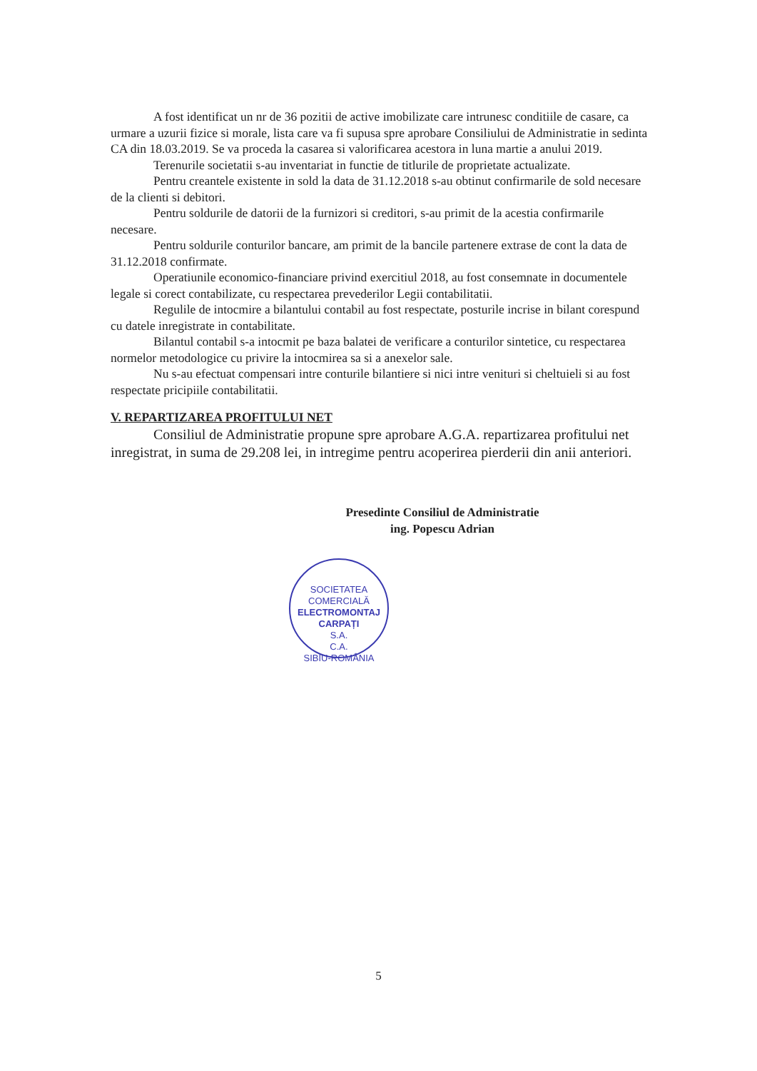A fost identificat un nr de 36 pozitii de active imobilizate care intrunesc conditiile de casare, ca urmare a uzurii fizice si morale, lista care va fi supusa spre aprobare Consiliului de Administratie in sedinta CA din 18.03.2019. Se va proceda la casarea si valorificarea acestora in luna martie a anului 2019.
Terenurile societatii s-au inventariat in functie de titlurile de proprietate actualizate.
Pentru creantele existente in sold la data de 31.12.2018 s-au obtinut confirmarile de sold necesare de la clienti si debitori.
Pentru soldurile de datorii de la furnizori si creditori, s-au primit de la acestia confirmarile necesare.
Pentru soldurile conturilor bancare, am primit de la bancile partenere extrase de cont la data de 31.12.2018 confirmate.
Operatiunile economico-financiare privind exercitiul 2018, au fost consemnate in documentele legale si corect contabilizate, cu respectarea prevederilor Legii contabilitatii.
Regulile de intocmire a bilantului contabil au fost respectate, posturile incrise in bilant corespund cu datele inregistrate in contabilitate.
Bilantul contabil s-a intocmit pe baza balatei de verificare a conturilor sintetice, cu respectarea normelor metodologice cu privire la intocmirea sa si a anexelor sale.
Nu s-au efectuat compensari intre conturile bilantiere si nici intre venituri si cheltuieli si au fost respectate pricipiile contabilitatii.
V. REPARTIZAREA PROFITULUI NET
Consiliul de Administratie propune spre aprobare A.G.A. repartizarea profitului net inregistrat, in suma de 29.208 lei, in intregime pentru acoperirea pierderii din anii anteriori.
Presedinte Consiliul de Administratie
ing. Popescu Adrian
SOCIETATEA COMERCIALĂ
ELECTROMONTAJ
CARPAȚI
S.A.
C.A.
SIBIU-ROMÂNIA
5